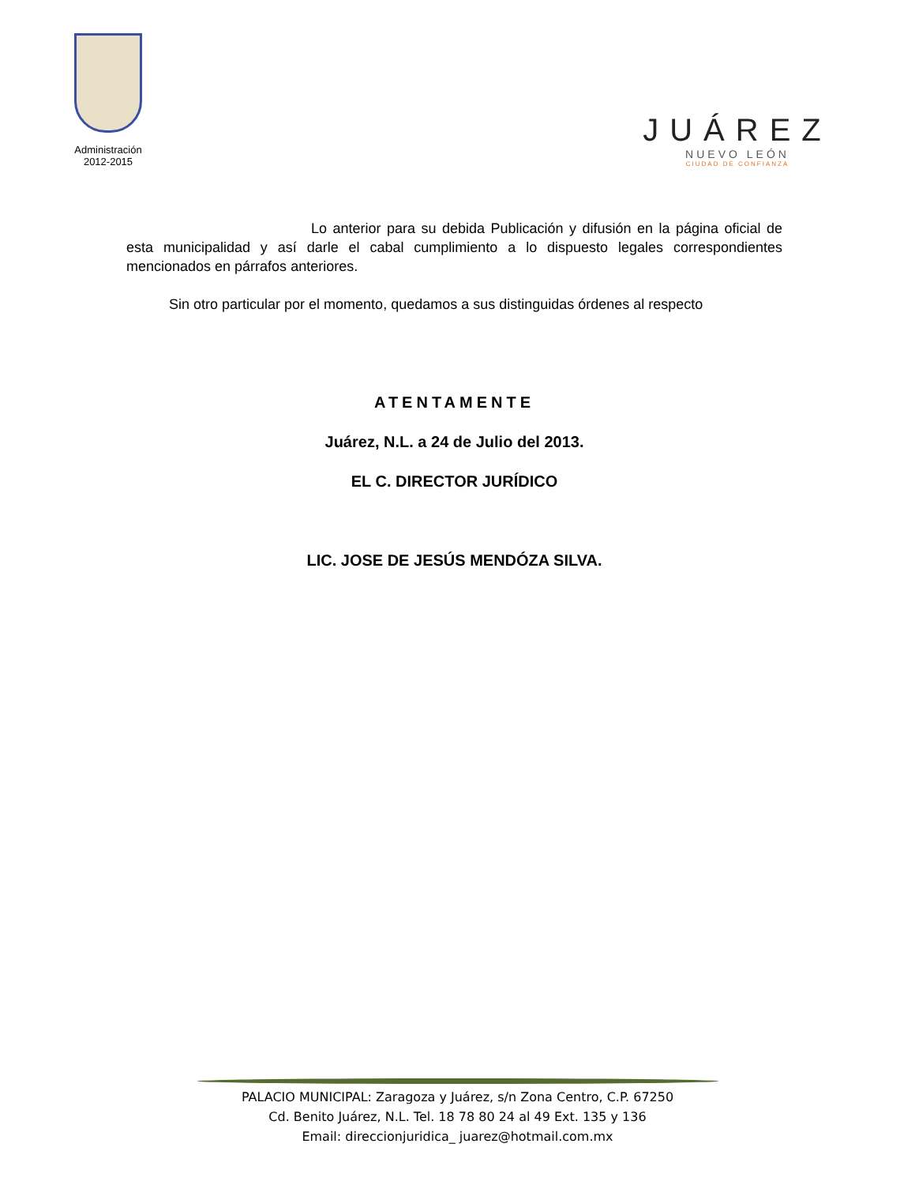Administración
2012-2015
JUÁREZ
NUEVO LEÓN
CIUDAD DE CONFIANZA
Lo anterior para su debida Publicación y difusión en la página oficial de esta municipalidad y así darle el cabal cumplimiento a lo dispuesto legales correspondientes mencionados en párrafos anteriores.
Sin otro particular por el momento, quedamos a sus distinguidas órdenes al respecto
ATENTAMENTE
Juárez, N.L. a 24 de Julio del 2013.
EL C. DIRECTOR JURÍDICO
LIC. JOSE DE JESÚS MENDÓZA SILVA.
PALACIO MUNICIPAL: Zaragoza y Juárez, s/n Zona Centro, C.P. 67250
Cd. Benito Juárez, N.L. Tel. 18 78 80 24 al 49 Ext. 135 y 136
Email: direccionjuridica_ juarez@hotmail.com.mx